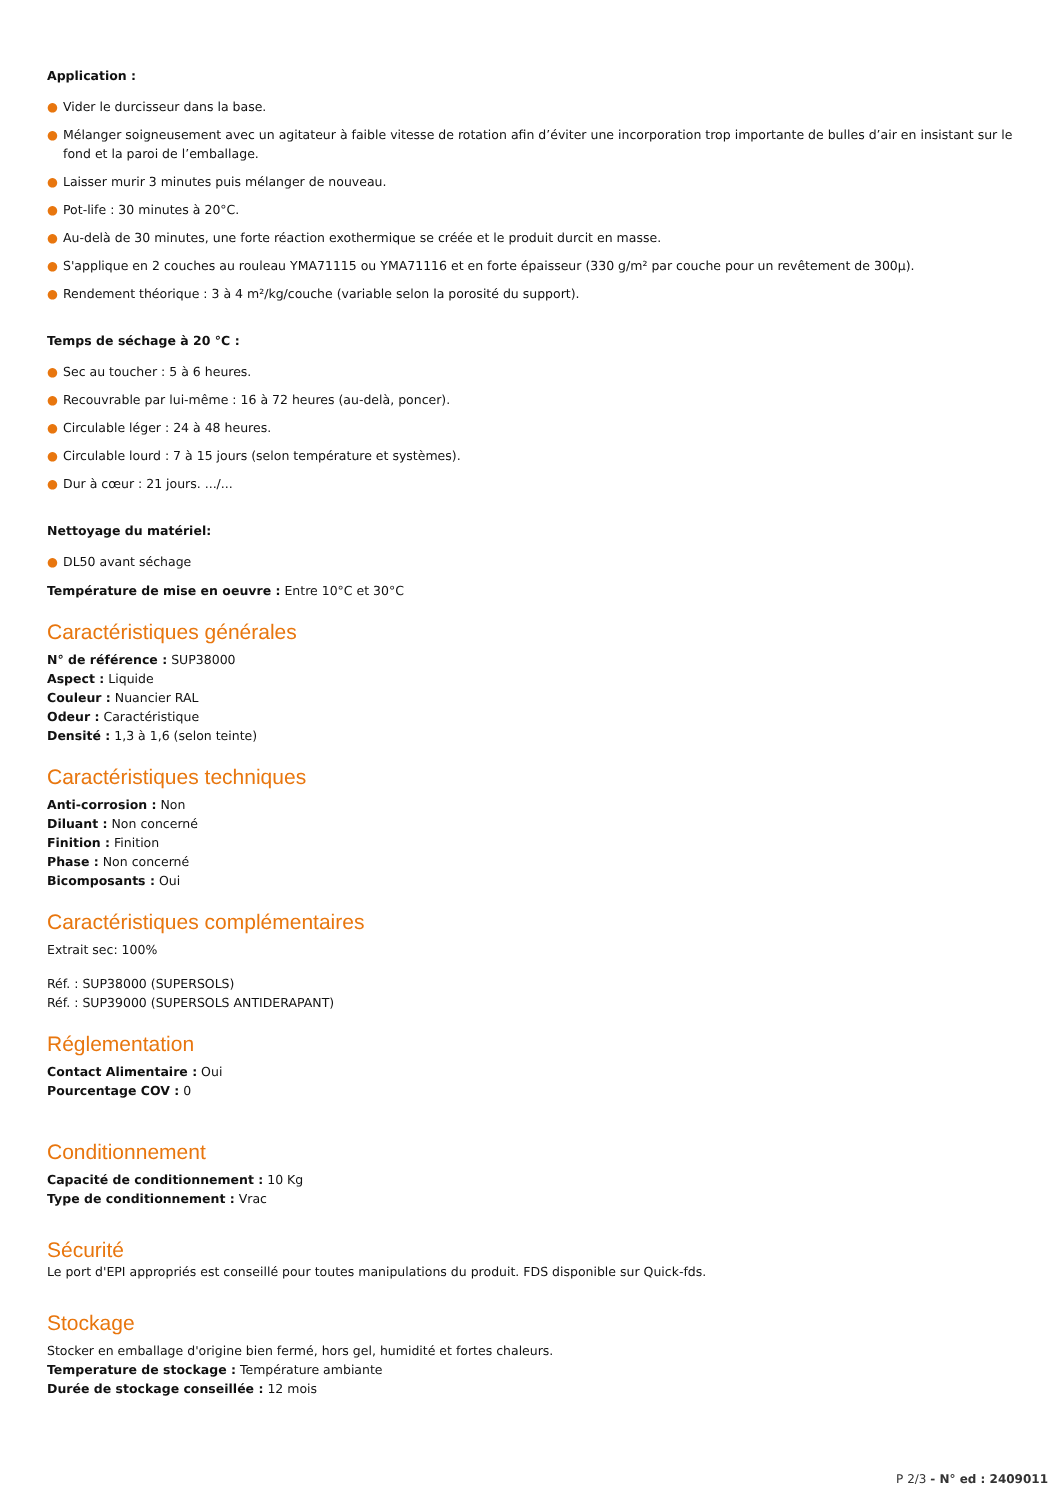Application :
● Vider le durcisseur dans la base.
● Mélanger soigneusement avec un agitateur à faible vitesse de rotation afin d’éviter une incorporation trop importante de bulles d’air en insistant sur le fond et la paroi de l’emballage.
● Laisser murir 3 minutes puis mélanger de nouveau.
● Pot-life : 30 minutes à 20°C.
● Au-delà de 30 minutes, une forte réaction exothermique se créée et le produit durcit en masse.
● S'applique en 2 couches au rouleau YMA71115 ou YMA71116 et en forte épaisseur (330 g/m² par couche pour un revêtement de 300µ).
● Rendement théorique : 3 à 4 m²/kg/couche (variable selon la porosité du support).
Temps de séchage à 20 °C :
● Sec au toucher : 5 à 6 heures.
● Recouvrable par lui-même : 16 à 72 heures (au-delà, poncer).
● Circulable léger : 24 à 48 heures.
● Circulable lourd : 7 à 15 jours (selon température et systèmes).
● Dur à cœur : 21 jours. .../...
Nettoyage du matériel:
● DL50 avant séchage
Température de mise en oeuvre : Entre 10°C et 30°C
Caractéristiques générales
N° de référence : SUP38000
Aspect : Liquide
Couleur : Nuancier RAL
Odeur : Caractéristique
Densité : 1,3 à 1,6 (selon teinte)
Caractéristiques techniques
Anti-corrosion : Non
Diluant : Non concerné
Finition : Finition
Phase : Non concerné
Bicomposants : Oui
Caractéristiques complémentaires
Extrait sec: 100%
Réf. : SUP38000 (SUPERSOLS)
Réf. : SUP39000 (SUPERSOLS ANTIDERAPANT)
Réglementation
Contact Alimentaire : Oui
Pourcentage COV : 0
Conditionnement
Capacité de conditionnement : 10 Kg
Type de conditionnement : Vrac
Sécurité
Le port d'EPI appropriés est conseillé pour toutes manipulations du produit. FDS disponible sur Quick-fds.
Stockage
Stocker en emballage d'origine bien fermé, hors gel, humidité et fortes chaleurs.
Temperature de stockage : Température ambiante
Durée de stockage conseillée : 12 mois
P 2/3 - N° ed : 2409011